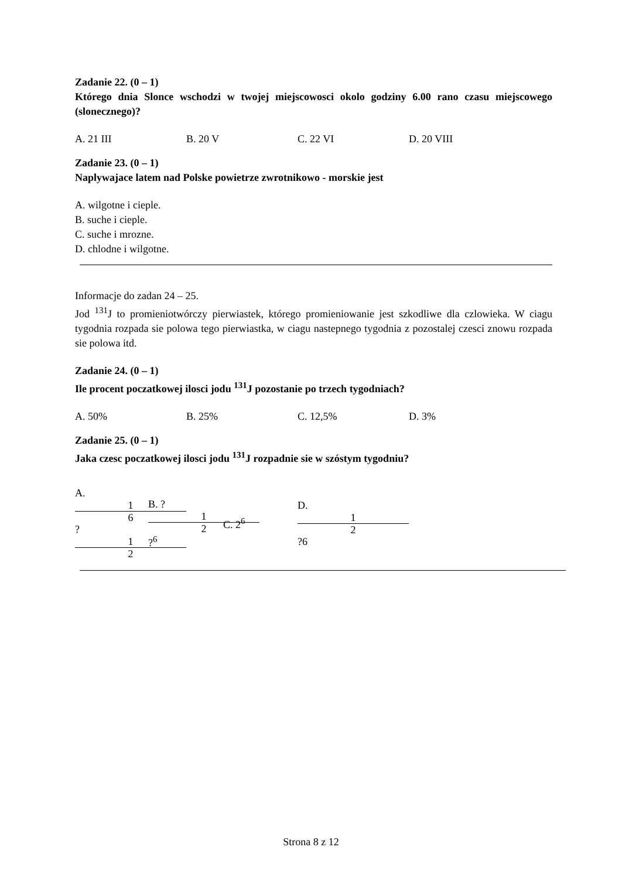Zadanie 22. (0 – 1)
Którego dnia Slonce wschodzi w twojej miejscowosci okolo godziny 6.00 rano czasu miejscowego (slonecznego)?
A. 21 III B. 20 V C. 22 VI D. 20 VIII
Zadanie 23. (0 – 1)
Naplywajace latem nad Polske powietrze zwrotnikowo - morskie jest
A. wilgotne i cieple.
B. suche i cieple.
C. suche i mrozne.
D. chlodne i wilgotne.
Informacje do zadan 24 – 25.
Jod <sup>131</sup>J to promieniotwórczy pierwiastek, którego promieniowanie jest szkodliwe dla czlowieka. W ciagu tygodnia rozpada sie polowa tego pierwiastka, w ciagu nastepnego tygodnia z pozostalej czesci znowu rozpada sie polowa itd.
Zadanie 24. (0 – 1)
Ile procent poczatkowej ilosci jodu <sup>131</sup>J pozostanie po trzech tygodniach?
A. 50% B. 25% C. 12,5% D. 3%
Zadanie 25. (0 – 1)
Jaka czesc poczatkowej ilosci jodu <sup>131</sup>J rozpadnie sie w szóstym tygodniu?
A. 1 6 ? 1 2 B. ? 1 2 ?<sup>6</sup> C. 2<sup>6</sup> D. 1 2 ?6
Strona 8 z 12